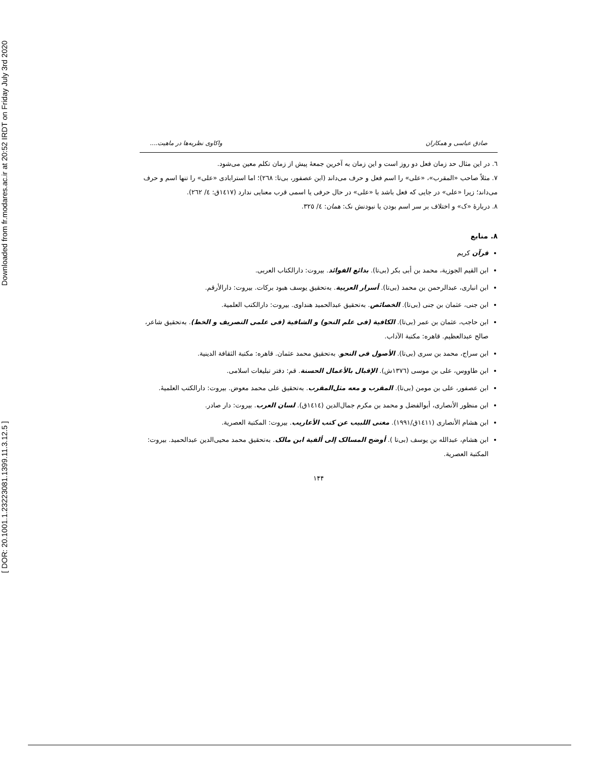Downloaded from fr.modares.ac.ir at 20:52 IRDT on Friday July 3rd 2020
[ DOR: 20.1001.1.23223081.1399.11.3.12.5 ]
صادق عباسی و همکاران واکاوی نظریه‌ها در ماهیت....
٦. در این مثال حد زمان فعل دو روز است و این زمان به آخرین جمعهٔ پیش از زمان تکلم معین می‌شود.
٧. مثلاً صاحب «المقرب»، «علی» را اسم فعل و حرف می‌داند (ابن عصفور، بی‌تا: ٢٦٨)؛ اما استرابادی «علی» را تنها اسم و حرف می‌داند؛ زیرا «علی» در جایی که فعل باشد با «علی» در حال حرفی یا اسمی قرب معنایی ندارد (١٤١٧ق: ٤/ ٢٦٢).
٨. دربارهٔ «ک» و اختلاف بر سر اسم بودن یا نبودنش نک: همان: ٤/ ٣٢٥.
٨. منابع
قرآن کریم
ابن القیم الجوزیة، محمد بن أبی بکر (بی‌تا). بدائع الفوائد. بیروت: دارالکتاب العربی.
ابن انباری، عبدالرحمن بن محمد (بی‌تا). أسرار العربیة. به‌تحقیق یوسف هبود برکات. بیروت: دارالأرقم.
ابن جنی، عثمان بن جنی (بی‌تا). الخصائص. به‌تحقیق عبدالحمید هنداوی. بیروت: دارالکتب العلمیة.
ابن حاجب، عثمان بن عمر (بی‌تا). الکافیة (فی علم النحو) و الشافیة (فی علمی التصریف و الخط). به‌تحقیق شاعر، صالح عبدالعظیم. قاهره: مکتبة الآداب.
ابن سراج، محمد بن سری (بی‌تا). الأصول فی النحو. به‌تحقیق محمد عثمان. قاهره: مکتبة الثقافة الدینیة.
ابن طاووس، علی بن موسی (١٣٧٦ش). الإقبال بالأعمال الحسنة. قم: دفتر تبلیغات اسلامی.
ابن عصفور، علی بن مومن (بی‌تا). المقرب و معه مثل‌المقرب. به‌تحقیق علی محمد معوض. بیروت: دارالکتب العلمیهٔ.
ابن منظور الأنصاری، أبوالفضل و محمد بن مکرم جمال‌الدین (١٤١٤ق). لسان العرب. بیروت: دار صادر.
ابن هشام الأنصاری (١٤١١ق/١٩٩١). مغنی اللبیب عن کتب الأعاریب. بیروت: المکتبة العصریة.
ابن هشام، عبدالله بن یوسف (بی‌تا ). أوضح المسالک إلی ألفیة ابن مالک. به‌تحقیق محمد محیی‌الدین عبدالحمید. بیروت: المکتبة العصریة.
١۴۴